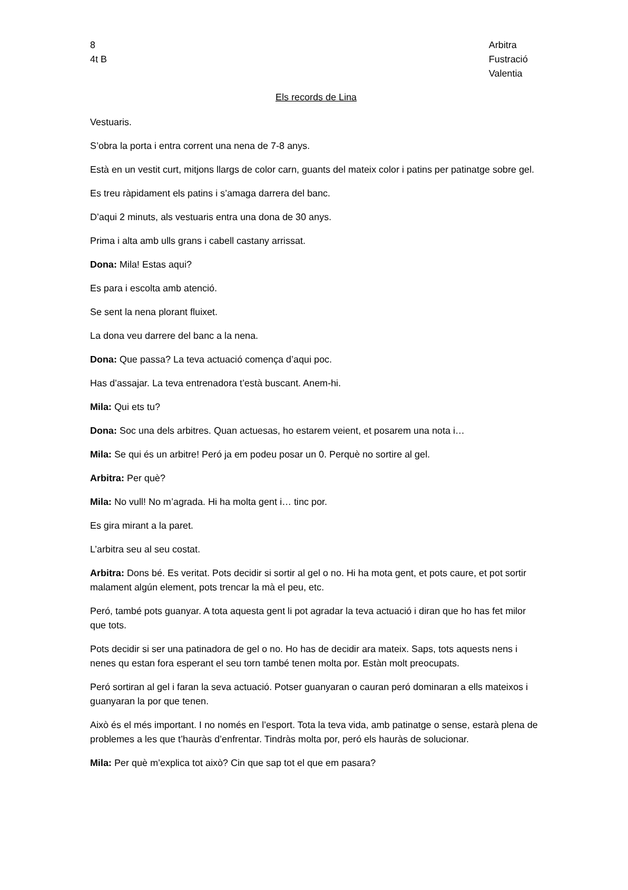8
4t B
Arbitra
Fustració
Valentia
Els records de Lina
Vestuaris.
S’obra la porta i entra corrent una nena de 7-8 anys.
Està en un vestit curt, mitjons llargs de color carn, guants del mateix color i patins per patinatge sobre gel.
Es treu ràpidament els patins i s’amaga darrera del banc.
D’aqui 2 minuts, als vestuaris entra una dona de 30 anys.
Prima i alta amb ulls grans i cabell castany arrissat.
Dona: Mila! Estas aqui?
Es para i escolta amb atenció.
Se sent la nena plorant fluixet.
La dona veu darrere del banc a la nena.
Dona: Que passa? La teva actuació comença d’aqui poc.
Has d’assajar. La teva entrenadora t’està buscant. Anem-hi.
Mila: Qui ets tu?
Dona: Soc una dels arbitres. Quan actuesas, ho estarem veient, et posarem una nota i…
Mila: Se qui és un arbitre! Peró ja em podeu posar un 0. Perquè no sortire al gel.
Arbitra: Per què?
Mila: No vull! No m’agrada. Hi ha molta gent i… tinc por.
Es gira mirant a la paret.
L’arbitra seu al seu costat.
Arbitra: Dons bé. Es veritat. Pots decidir si sortir al gel o no. Hi ha mota gent, et pots caure, et pot sortir malament algún element, pots trencar la mà el peu, etc.
Peró, també pots guanyar. A tota aquesta gent li pot agradar la teva actuació i diran que ho has fet milor que tots.
Pots decidir si ser una patinadora de gel o no. Ho has de decidir ara mateix. Saps, tots aquests nens i nenes qu estan fora esperant el seu torn també tenen molta por. Estàn molt preocupats.
Peró sortiran al gel i faran la seva actuació. Potser guanyaran o cauran peró dominaran a ells mateixos i guanyaran la por que tenen.
Això és el més important. I no només en l’esport. Tota la teva vida, amb patinatge o sense, estarà plena de problemes a les que t’hauràs d’enfrentar. Tindràs molta por, peró els hauràs de solucionar.
Mila: Per què m’explica tot això? Cin que sap tot el que em pasara?